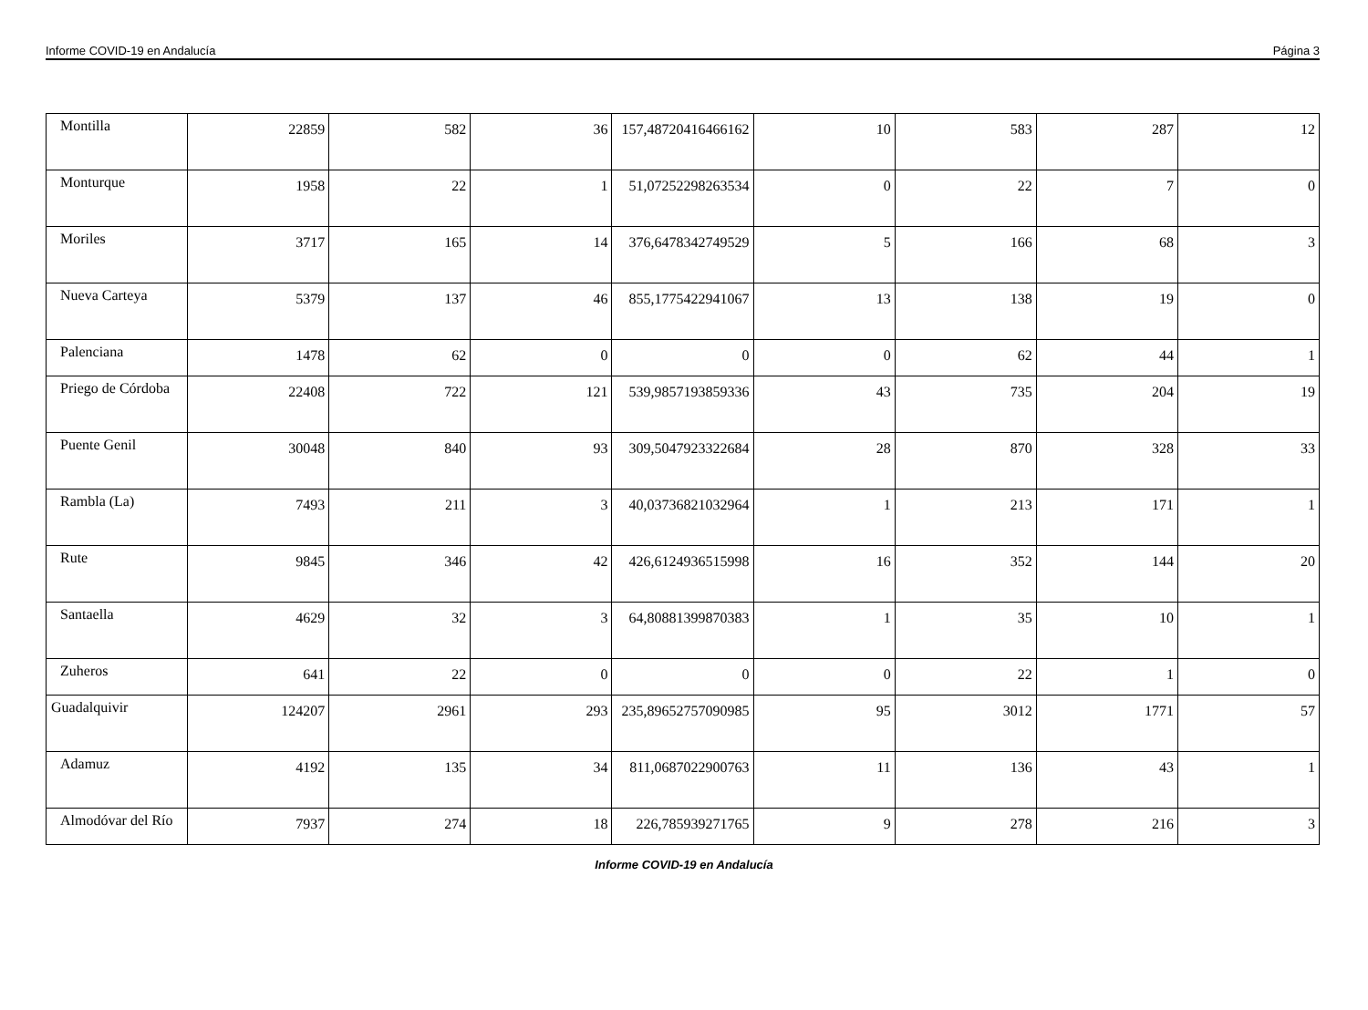Informe COVID-19 en Andalucía Página 3
| Montilla | 22859 | 582 | 36 | 157,48720416466162 | 10 | 583 | 287 | 12 |
| Monturque | 1958 | 22 | 1 | 51,07252298263534 | 0 | 22 | 7 | 0 |
| Moriles | 3717 | 165 | 14 | 376,6478342749529 | 5 | 166 | 68 | 3 |
| Nueva Carteya | 5379 | 137 | 46 | 855,1775422941067 | 13 | 138 | 19 | 0 |
| Palenciana | 1478 | 62 | 0 | 0 | 0 | 62 | 44 | 1 |
| Priego de Córdoba | 22408 | 722 | 121 | 539,9857193859336 | 43 | 735 | 204 | 19 |
| Puente Genil | 30048 | 840 | 93 | 309,5047923322684 | 28 | 870 | 328 | 33 |
| Rambla (La) | 7493 | 211 | 3 | 40,03736821032964 | 1 | 213 | 171 | 1 |
| Rute | 9845 | 346 | 42 | 426,6124936515998 | 16 | 352 | 144 | 20 |
| Santaella | 4629 | 32 | 3 | 64,80881399870383 | 1 | 35 | 10 | 1 |
| Zuheros | 641 | 22 | 0 | 0 | 0 | 22 | 1 | 0 |
| Guadalquivir | 124207 | 2961 | 293 | 235,89652757090985 | 95 | 3012 | 1771 | 57 |
| Adamuz | 4192 | 135 | 34 | 811,0687022900763 | 11 | 136 | 43 | 1 |
| Almodóvar del Río | 7937 | 274 | 18 | 226,785939271765 | 9 | 278 | 216 | 3 |
Informe COVID-19 en Andalucía